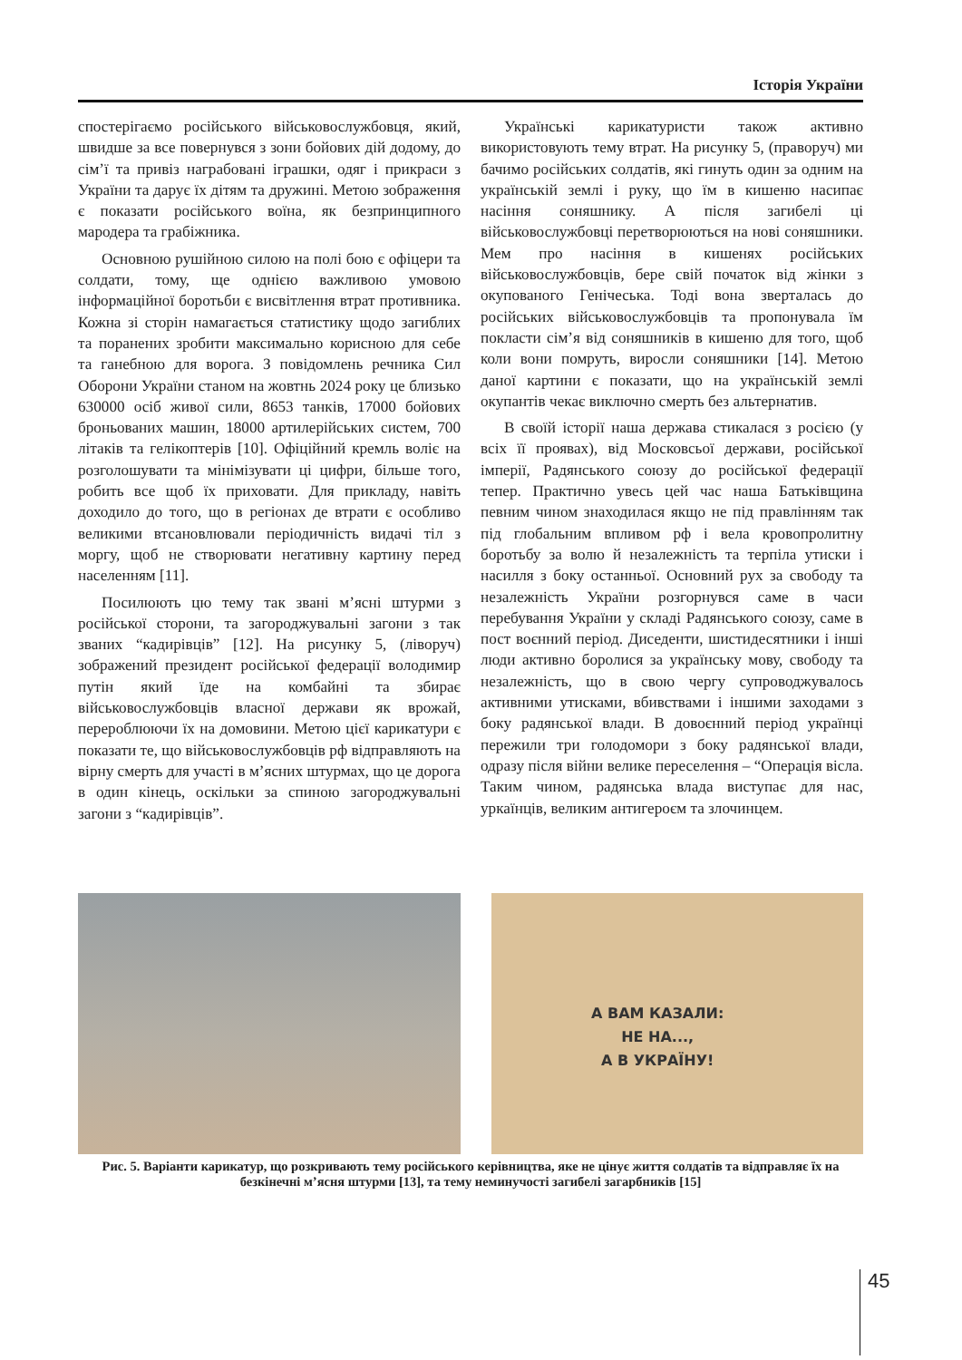Історія України
спостерігаємо російського військовослужбовця, який, швидше за все повернувся з зони бойових дій додому, до сім’ї та привіз награбовані іграшки, одяг і прикраси з України та дарує їх дітям та дружині. Метою зображення є показати російського воїна, як безпринципного мародера та грабіжника.
Основною рушійною силою на полі бою є офіцери та солдати, тому, ще однією важливою умовою інформаційної боротьби є висвітлення втрат противника. Кожна зі сторін намагається статистику щодо загиблих та поранених зробити максимально корисною для себе та ганебною для ворога. З повідомлень речника Сил Оборони України станом на жовтнь 2024 року це близько 630000 осіб живої сили, 8653 танків, 17000 бойових броньованих машин, 18000 артилерійських систем, 700 літаків та гелікоптерів [10]. Офіційний кремль воліє на розголошувати та мінімізувати ці цифри, більше того, робить все щоб їх приховати. Для прикладу, навіть доходило до того, що в регіонах де втрати є особливо великими втсановлювали періодичність видачі тіл з моргу, щоб не створювати негативну картину перед населенням [11].
Посилюють цю тему так звані м’ясні штурми з російської сторони, та загороджувальні загони з так званих “кадирівців” [12]. На рисунку 5, (ліворуч) зображений президент російської федерації володимир путін який їде на комбайні та збирає військовослужбовців власної держави як врожай, перероблюючи їх на домовини. Метою цієї карикатури є показати те, що військовослужбовців рф відправляють на вірну смерть для участі в м’ясних штурмах, що це дорога в один кінець, оскільки за спиною загороджувальні загони з “кадирівців”.
Українські карикатуристи також активно використовують тему втрат. На рисунку 5, (праворуч) ми бачимо російських солдатів, які гинуть один за одним на українській землі і руку, що їм в кишеню насипає насіння соняшнику. А після загибелі ці військовослужбовці перетворюються на нові соняшники. Мем про насіння в кишенях російських військовослужбовців, бере свій початок від жінки з окупованого Генічеська. Тоді вона зверталась до російських військовослужбовців та пропонувала їм покласти сім’я від соняшників в кишеню для того, щоб коли вони помруть, виросли соняшники [14]. Метою даної картини є показати, що на українській землі окупантів чекає виключно смерть без альтернатив.
В своїй історії наша держава стикалася з росією (у всіх її проявах), від Московсьої держави, російської імперії, Радянського союзу до російської федерації тепер. Практично увесь цей час наша Батьківщина певним чином знаходилася якщо не під правлінням так під глобальним впливом рф і вела кровопролитну боротьбу за волю й незалежність та терпіла утиски і насилля з боку останньої. Основний рух за свободу та незалежність України розгорнувся саме в часи перебування України у складі Радянського союзу, саме в пост воєнний період. Диседенти, шистидесятники і інші люди активно боролися за українську мову, свободу та незалежність, що в свою чергу супроводжувалось активними утисками, вбивствами і іншими заходами з боку радянської влади. В довоєнний період українці пережили три голодомори з боку радянської влади, одразу після війни велике переселення – “Операція вісла. Таким чином, радянська влада виступає для нас, уркаїнців, великим антигероєм та злочинцем.
А ВАМ КАЗАЛИ:
НЕ НА...,
А В УКРАЇНУ!
Рис. 5. Варіанти карикатур, що розкривають тему російського керівництва, яке не цінує життя солдатів та відправляє їх на безкінечні м’ясня штурми [13], та тему неминучості загибелі загарбників [15]
45